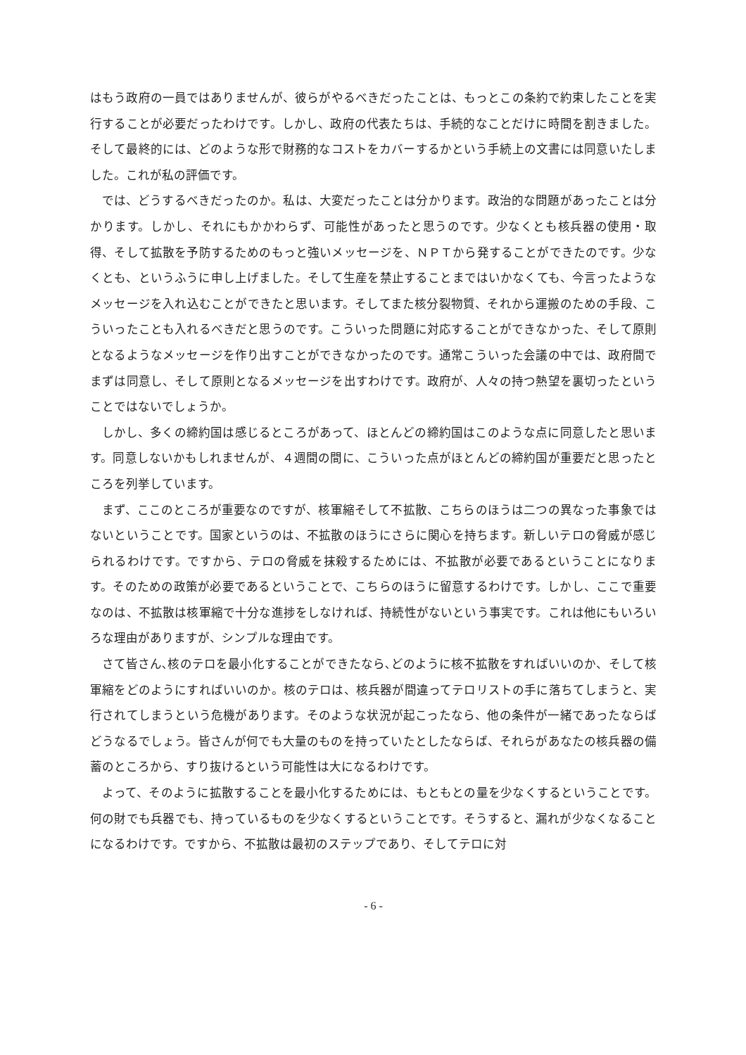はもう政府の一員ではありませんが、彼らがやるべきだったことは、もっとこの条約で約束したことを実行することが必要だったわけです。しかし、政府の代表たちは、手続的なことだけに時間を割きました。そして最終的には、どのような形で財務的なコストをカバーするかという手続上の文書には同意いたしました。これが私の評価です。
では、どうするべきだったのか。私は、大変だったことは分かります。政治的な問題があったことは分かります。しかし、それにもかかわらず、可能性があったと思うのです。少なくとも核兵器の使用・取得、そして拡散を予防するためのもっと強いメッセージを、ＮＰＴから発することができたのです。少なくとも、というふうに申し上げました。そして生産を禁止することまではいかなくても、今言ったようなメッセージを入れ込むことができたと思います。そしてまた核分裂物質、それから運搬のための手段、こういったことも入れるべきだと思うのです。こういった問題に対応することができなかった、そして原則となるようなメッセージを作り出すことができなかったのです。通常こういった会議の中では、政府間でまずは同意し、そして原則となるメッセージを出すわけです。政府が、人々の持つ熱望を裏切ったということではないでしょうか。
しかし、多くの締約国は感じるところがあって、ほとんどの締約国はこのような点に同意したと思います。同意しないかもしれませんが、４週間の間に、こういった点がほとんどの締約国が重要だと思ったところを列挙しています。
まず、ここのところが重要なのですが、核軍縮そして不拡散、こちらのほうは二つの異なった事象ではないということです。国家というのは、不拡散のほうにさらに関心を持ちます。新しいテロの脅威が感じられるわけです。ですから、テロの脅威を抹殺するためには、不拡散が必要であるということになります。そのための政策が必要であるということで、こちらのほうに留意するわけです。しかし、ここで重要なのは、不拡散は核軍縮で十分な進捗をしなければ、持続性がないという事実です。これは他にもいろいろな理由がありますが、シンプルな理由です。
さて皆さん､核のテロを最小化することができたなら､どのように核不拡散をすればいいのか、そして核軍縮をどのようにすればいいのか。核のテロは、核兵器が間違ってテロリストの手に落ちてしまうと、実行されてしまうという危機があります。そのような状況が起こったなら、他の条件が一緒であったならばどうなるでしょう。皆さんが何でも大量のものを持っていたとしたならば、それらがあなたの核兵器の備蓄のところから、すり抜けるという可能性は大になるわけです。
よって、そのように拡散することを最小化するためには、もともとの量を少なくするということです。何の財でも兵器でも、持っているものを少なくするということです。そうすると、漏れが少なくなることになるわけです。ですから、不拡散は最初のステップであり、そしてテロに対
- 6 -